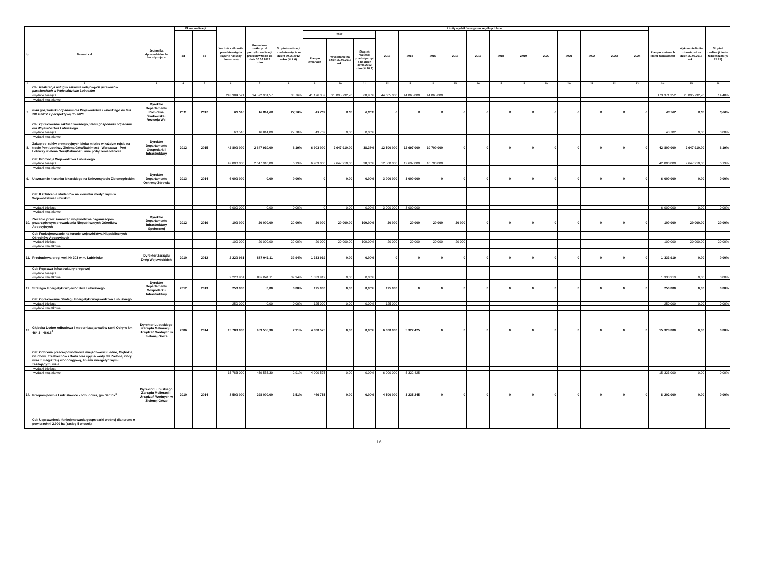| Lp. | Nazwa i cel | Jednostka odpowiedzialna lub koordynująca | Okres realizacji | | Wartość całkowita przedsięwzięcia (łączne nakłady finansowe) | Poniesione nakłady od początku realizacji przedsięwzięcia do dnia 30.06.2012 roku | Stopień realizacji przedsięwzięcia na dzień 30.06.2012 roku (% 7:6) | Limity wydatków w poszczególnych latach | | | | | | | | | | | | | | | Plan po zmianach limitu zobowiązań | Wykonanie limitu zobowiązań na dzień 30.06.2012 roku | Stopień realizacji limitu zobowiązań (% 25:24) |
| --- | --- | --- | --- | --- | --- | --- | --- | --- | --- | --- | --- | --- | --- | --- | --- | --- | --- | --- | --- | --- | --- | --- | --- | --- | --- |
| | | | od | do | | | | 2012 | | | 2013 | 2014 | 2015 | 2016 | 2017 | 2018 | 2019 | 2020 | 2021 | 2022 | 2023 | 2024 | | | |
| | | | | | | | | Plan po zmianach | Wykonanie na dzień 30.06.2012 roku | Stopień realizacji przedsięwzięci a na dzień 30.06.2012 roku (% 10:9) | | | | | | | | | | | | | | | |
| 1 | 2 | 3 | 4 | 5 | 6 | 7 | 8 | 9 | 10 | 11 | 12 | 13 | 14 | 15 | 16 | 17 | 18 | 19 | 20 | 21 | 22 | 23 | 24 | 25 | 26 |
| | Cel: Realizacja usług w zakresie kolejowych przewozów pasażerskich w Województwie Lubuskim | | | | | | | | | | | | | | | | | | | | | | | | |
| | -wydatki bieżące | | | | 243 984 521 | 94 572 901,57 | 38,76% | 41 176 352 | 25 095 732,70 | 60,95% | 44 065 000 | 44 065 000 | 44 065 000 | | | | | | | | | | 173 371 352 | 25 095 732,70 | 14,48% |
| | -wydatki majątkowe | | | | | | | | | | | | | | | | | | | | | | | | |
| 7. | Plan gospodarki odpadami dla Województwa Lubuskiego na lata 2012-2017 z perspektywą do 2020 | Dyrektor Departamentu Rolnictwa, Środowiska i Rozwoju Wsi | 2011 | 2012 | 60 516 | 16 814,00 | 27,78% | 43 702 | 0,00 | 0,00% | 0 | 0 | 0 | 0 | 0 | 0 | 0 | 0 | 0 | 0 | 0 | 0 | 43 702 | 0,00 | 0,00% |
| | Cel: Opracowanie zaktualizowanego planu gospodarki odpadami dla Województwa Lubuskiego | | | | | | | | | | | | | | | | | | | | | | | | |
| | -wydatki bieżące | | | | 60 516 | 16 814,00 | 27,78% | 43 702 | 0,00 | 0,00% | | | | | | | | | | | | | 43 702 | 0,00 | 0,00% |
| | -wydatki majątkowe | | | | | | | | | | | | | | | | | | | | | | | | |
| 8. | Zakup do celów promocyjnych bloku miejsc w każdym rejsie na trasie Port Lotniczy Zielona Góra/Babimost - Warszawa - Port Lotniczy Zielona Góra/Babimost i inne połączenia lotnicze | Dyrektor Departamentu Gospodarki i Infrastruktury | 2012 | 2015 | 42 800 000 | 2 647 910,00 | 6,19% | 6 903 000 | 2 647 910,00 | 38,36% | 12 500 000 | 12 697 000 | 10 700 000 | 0 | 0 | 0 | 0 | 0 | 0 | 0 | 0 | 0 | 42 800 000 | 2 647 910,00 | 6,19% |
| | Cel: Promocja Województwa Lubuskiego | | | | | | | | | | | | | | | | | | | | | | | | |
| | -wydatki bieżące | | | | 42 800 000 | 2 647 910,00 | 6,19% | 6 903 000 | 2 647 910,00 | 38,36% | 12 500 000 | 12 697 000 | 10 700 000 | | | | | | | | | | 42 800 000 | 2 647 910,00 | 6,19% |
| | -wydatki majątkowe | | | | | | | | | | | | | | | | | | | | | | | | |
| 9. | Utworzenie kierunku lekarskiego na Uniwersytecie Zielonogórskim | Dyrektor Departamentu Ochrony Zdrowia | 2013 | 2014 | 6 000 000 | 0,00 | 0,00% | 0 | 0,00 | 0,00% | 3 000 000 | 3 000 000 | 0 | 0 | 0 | 0 | 0 | 0 | 0 | 0 | 0 | 0 | 6 000 000 | 0,00 | 0,00% |
| | Cel: Kształcenie studentów na kierunku medycznym w Województwie Lubuskim | | | | | | | | | | | | | | | | | | | | | | | | |
| | -wydatki bieżące | | | | 6 000 000 | 0,00 | 0,00% | 0 | 0,00 | 0,00% | 3 000 000 | 3 000 000 | | | | | | | | | | | 6 000 000 | 0,00 | 0,00% |
| | -wydatki majątkowe | | | | | | | | | | | | | | | | | | | | | | | | |
| 10. | Zlecenie przez samorząd województwa organizacjom pozarządowym prowadzenia Niepublicznych Ośrodków Adopcyjnych | Dyrektor Departamentu Infrastruktury Społecznej | 2012 | 2016 | 100 000 | 20 000,00 | 20,00% | 20 000 | 20 000,00 | 100,00% | 20 000 | 20 000 | 20 000 | 20 000 | 0 | 0 | 0 | 0 | 0 | 0 | 0 | 0 | 100 000 | 20 000,00 | 20,00% |
| | Cel: Funkcjonowanie na terenie województwa Niepublicznych Ośrodków Adopcyjnych | | | | | | | | | | | | | | | | | | | | | | | | |
| | -wydatki bieżące | | | | 100 000 | 20 000,00 | 20,00% | 20 000 | 20 000,00 | 100,00% | 20 000 | 20 000 | 20 000 | 20 000 | | | | | | | | | 100 000 | 20 000,00 | 20,00% |
| | -wydatki majątkowe | | | | | | | | | | | | | | | | | | | | | | | | |
| 11. | Przebudowa drogi woj. Nr 303 w m. Lubinicko | Dyrektor Zarządu Dróg Wojewódzkich | 2010 | 2012 | 2 220 961 | 887 041,11 | 39,94% | 1 333 919 | 0,00 | 0,00% | 0 | 0 | 0 | 0 | 0 | 0 | 0 | 0 | 0 | 0 | 0 | 0 | 1 333 919 | 0,00 | 0,00% |
| | Cel: Poprawa infrastruktury drogowej | | | | | | | | | | | | | | | | | | | | | | | | |
| | -wydatki bieżące | | | | | | | | | | | | | | | | | | | | | | | | |
| | -wydatki majątkowe | | | | 2 220 961 | 887 041,11 | 39,94% | 1 333 919 | 0,00 | 0,00% | | | | | | | | | | | | | 1 333 919 | 0,00 | 0,00% |
| 12. | Strategia Energetyki Województwa Lubuskiego | Dyrektor Departamentu Gospodarki i Infrastruktury | 2012 | 2013 | 250 000 | 0,00 | 0,00% | 125 000 | 0,00 | 0,00% | 125 000 | 0 | 0 | 0 | 0 | 0 | 0 | 0 | 0 | 0 | 0 | 0 | 250 000 | 0,00 | 0,00% |
| | Cel: Opracowanie Strategii Energetyki Województwa Lubuskiego | | | | | | | | | | | | | | | | | | | | | | | | |
| | -wydatki bieżące | | | | 250 000 | 0,00 | 0,00% | 125 000 | 0,00 | 0,00% | 125 000 | | | | | | | | | | | | 250 000 | 0,00 | 0,00% |
| | -wydatki majątkowe | | | | | | | | | | | | | | | | | | | | | | | | |
| 13. | Głęboka-Ledno-odbudowa i modernizacja wałów rzeki Odry w km 464,3 - 466,6<sup>4</sup> | Dyrektor Lubuskiego Zarządu Melioracji i Urządzeń Wodnych w Zielonej Górze | 2006 | 2014 | 15 783 000 | 459 555,30 | 2,91% | 4 000 575 | 0,00 | 0,00% | 6 000 000 | 5 322 425 | 0 | 0 | 0 | 0 | 0 | 0 | 0 | 0 | 0 | 0 | 15 323 000 | 0,00 | 0,00% |
| | Cel: Ochrona przeciwpowodziowa miejscowości Ledno, Głębokie, Głuchów, Trzebiechów i Borki oraz ujęcia wody dla Zielonej Góry wraz z magistralą wodociągową, liniami energetycznymi zasilającymi wsie | | | | | | | | | | | | | | | | | | | | | | | | |
| | -wydatki bieżące | | | | | | | | | | | | | | | | | | | | | | | | |
| | -wydatki majątkowe | | | | 15 783 000 | 459 555,30 | 2,91% | 4 000 575 | 0,00 | 0,00% | 6 000 000 | 5 322 425 | | | | | | | | | | | 15 323 000 | 0,00 | 0,00% |
| 14. | Przepompownia Ludzisławice - odbudowa, gm.Santok<sup>4</sup> | Dyrektor Lubuskiego Zarządu Melioracji i Urządzeń Wodnych w Zielonej Górze | 2010 | 2014 | 8 500 000 | 298 000,00 | 3,51% | 466 755 | 0,00 | 0,00% | 4 500 000 | 3 235 245 | 0 | 0 | 0 | 0 | 0 | 0 | 0 | 0 | 0 | 0 | 8 202 000 | 0,00 | 0,00% |
| | Cel: Usprawnienie funkcjonowania gospodarki wodnej dla terenu o powierzchni 2.900 ha (zasięg 5 wiosek) | | | | | | | | | | | | | | | | | | | | | | | | |
16